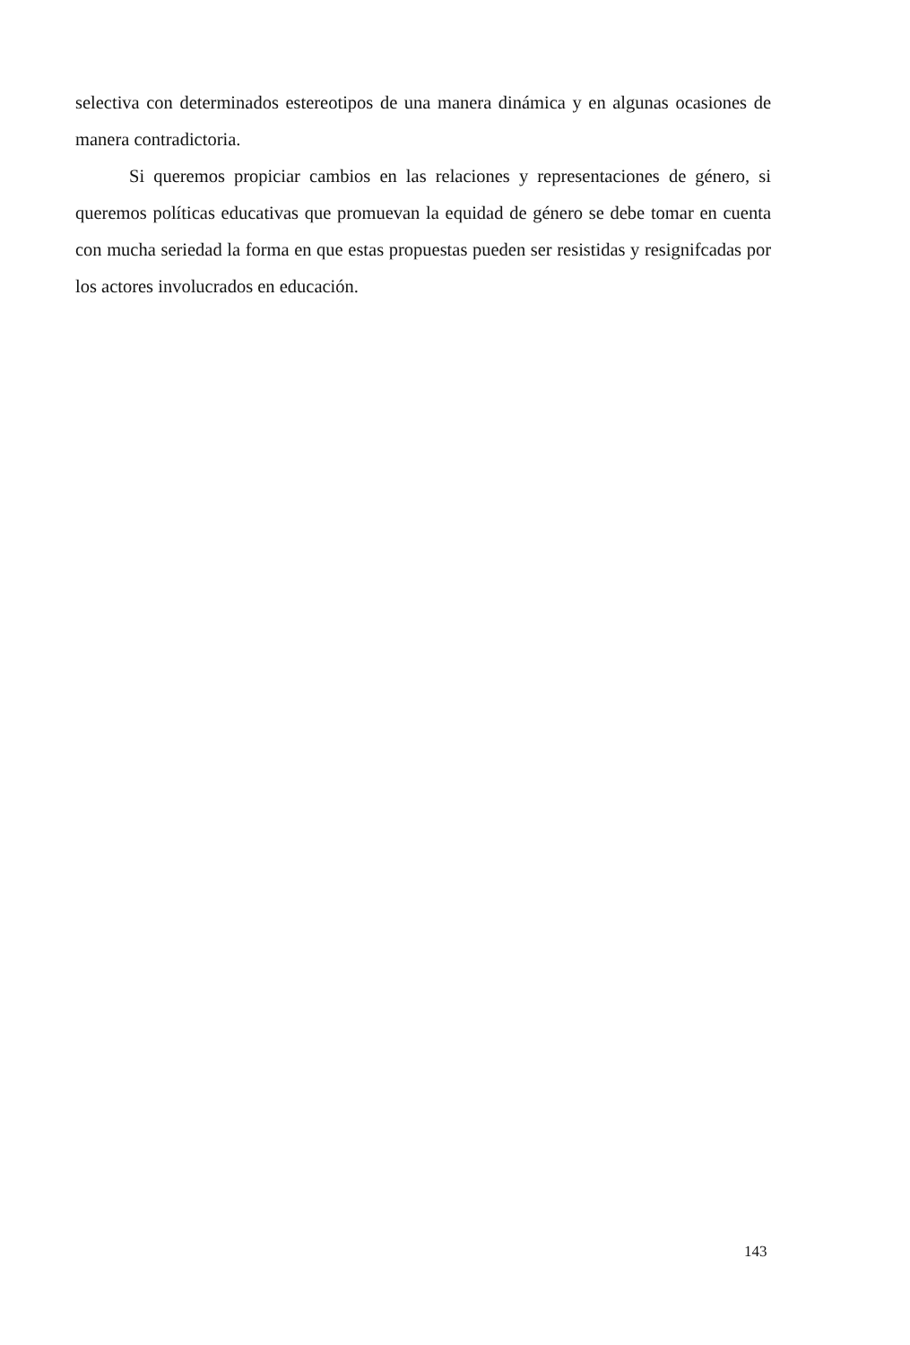selectiva con determinados estereotipos de una manera dinámica y en algunas ocasiones de manera contradictoria.
Si queremos propiciar cambios en las relaciones y representaciones de género, si queremos políticas educativas que promuevan la equidad de género se debe tomar en cuenta con mucha seriedad la forma en que estas propuestas pueden ser resistidas y resignifcadas por los actores involucrados en educación.
143